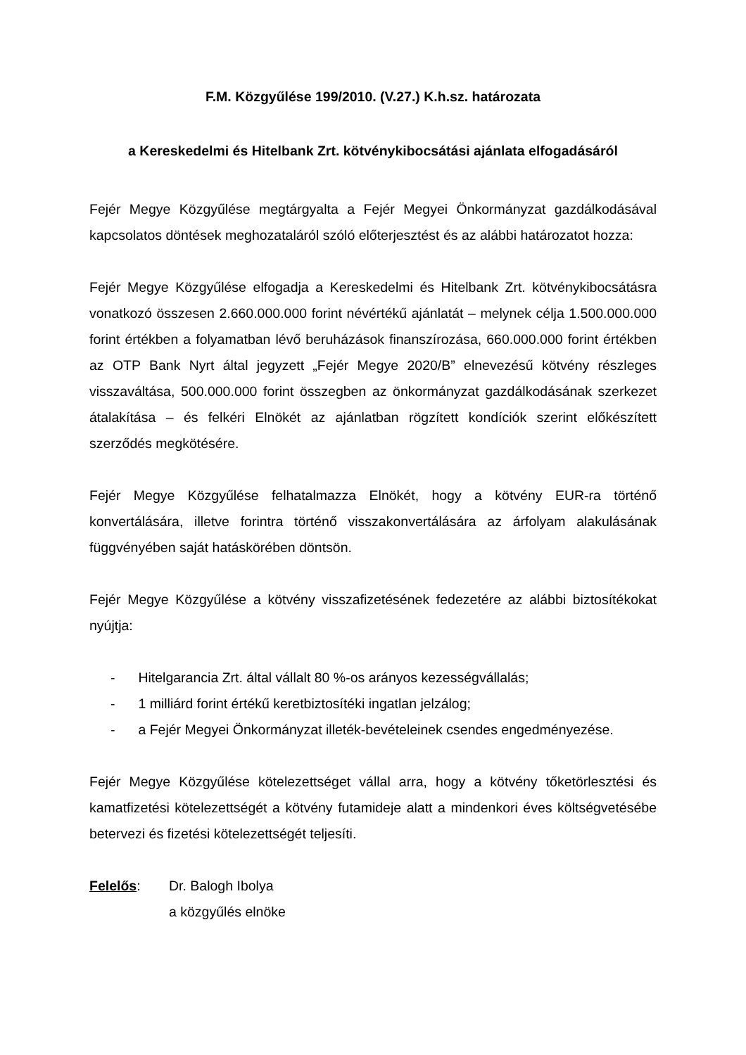F.M. Közgyűlése 199/2010. (V.27.) K.h.sz. határozata
a Kereskedelmi és Hitelbank Zrt. kötvénykibocsátási ajánlata elfogadásáról
Fejér Megye Közgyűlése megtárgyalta a Fejér Megyei Önkormányzat gazdálkodásával kapcsolatos döntések meghozataláról szóló előterjesztést és az alábbi határozatot hozza:
Fejér Megye Közgyűlése elfogadja a Kereskedelmi és Hitelbank Zrt. kötvénykibocsátásra vonatkozó összesen 2.660.000.000 forint névértékű ajánlatát – melynek célja 1.500.000.000 forint értékben a folyamatban lévő beruházások finanszírozása, 660.000.000 forint értékben az OTP Bank Nyrt által jegyzett „Fejér Megye 2020/B” elnevezésű kötvény részleges visszaváltása, 500.000.000 forint összegben az önkormányzat gazdálkodásának szerkezet átalakítása – és felkéri Elnökét az ajánlatban rögzített kondíciók szerint előkészített szerződés megkötésére.
Fejér Megye Közgyűlése felhatalmazza Elnökét, hogy a kötvény EUR-ra történő konvertálására, illetve forintra történő visszakonvertálására az árfolyam alakulásának függvényében saját hatáskörében döntsön.
Fejér Megye Közgyűlése a kötvény visszafizetésének fedezetére az alábbi biztosítékokat nyújtja:
- Hitelgarancia Zrt. által vállalt 80 %-os arányos kezességvállalás;
- 1 milliárd forint értékű keretbiztosítéki ingatlan jelzálog;
- a Fejér Megyei Önkormányzat illeték-bevételeinek csendes engedményezése.
Fejér Megye Közgyűlése kötelezettséget vállal arra, hogy a kötvény tőketörlesztési és kamatfizetési kötelezettségét a kötvény futamideje alatt a mindenkori éves költségvetésébe betervezi és fizetési kötelezettségét teljesíti.
Felelős: Dr. Balogh Ibolya
a közgyűlés elnöke